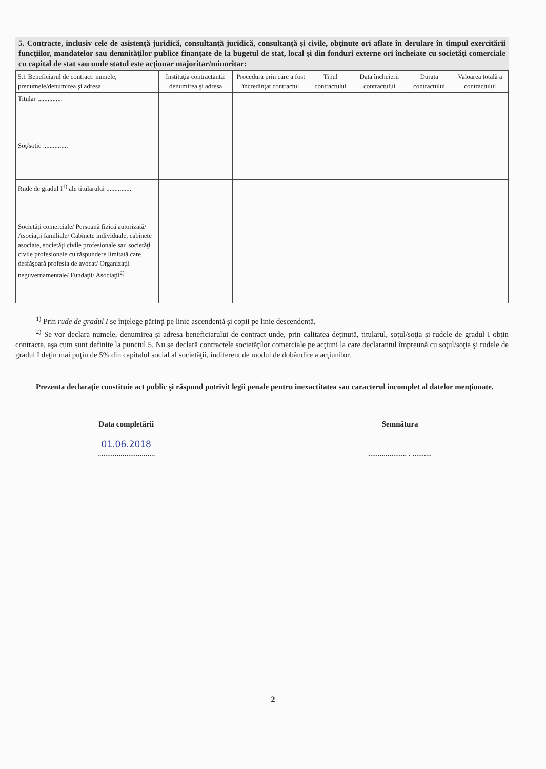5. Contracte, inclusiv cele de asistenţă juridică, consultanţă juridică, consultanţă şi civile, obţinute ori aflate în derulare în timpul exercitării funcţiilor, mandatelor sau demnităţilor publice finanţate de la bugetul de stat, local şi din fonduri externe ori încheiate cu societăţi comerciale cu capital de stat sau unde statul este acţionar majoritar/minoritar:
| 5.1 Beneficiarul de contract: numele, prenumele/denumirea şi adresa | Instituţia contractantă: denumirea şi adresa | Procedura prin care a fost încredinţat contractul | Tipul contractului | Data încheierii contractului | Durata contractului | Valoarea totală a contractului |
| --- | --- | --- | --- | --- | --- | --- |
| Titular ............... | | | | | | |
| Soţ/soţie ............... | | | | | | |
| Rude de gradul I<sup>1)</sup> ale titularului ............... | | | | | | |
| Societăţi comerciale/ Persoană fizică autorizată/ Asociaţii familiale/ Cabinete individuale, cabinete asociate, societăţi civile profesionale sau societăţi civile profesionale cu răspundere limitată care desfăşoară profesia de avocat/ Organizaţii neguvernamentale/ Fundaţii/ Asociaţii<sup>2)</sup> | | | | | | |
<sup>1)</sup> Prin rude de gradul I se înţelege părinţi pe linie ascendentă şi copii pe linie descendentă.
<sup>2)</sup> Se vor declara numele, denumirea şi adresa beneficiarului de contract unde, prin calitatea deţinută, titularul, soţul/soţia şi rudele de gradul I obţin contracte, aşa cum sunt definite la punctul 5. Nu se declară contractele societăţilor comerciale pe acţiuni la care declarantul împreună cu soţul/soţia şi rudele de gradul I deţin mai puţin de 5% din capitalul social al societăţii, indiferent de modul de dobândire a acţiunilor.
Prezenta declaraţie constituie act public şi răspund potrivit legii penale pentru inexactitatea sau caracterul incomplet al datelor menţionate.
Data completării
01.06.2018
..............................
Semnătura
.................... . ..........
2